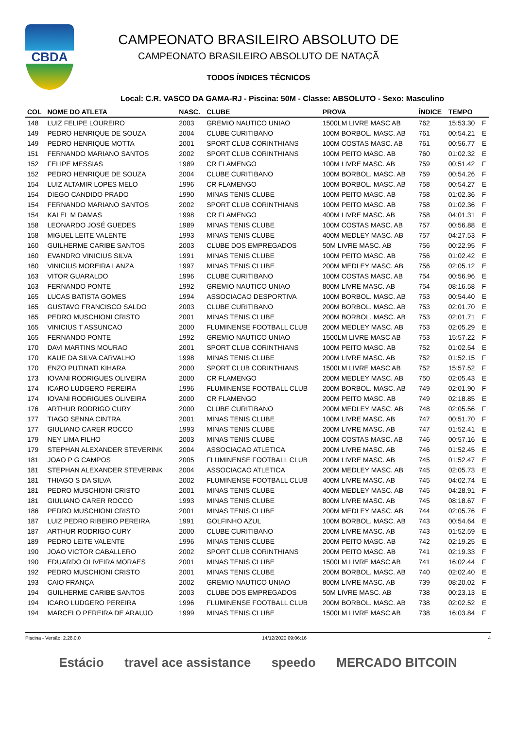CBDA
CAMPEONATO BRASILEIRO ABSOLUTO DE
CAMPEONATO BRASILEIRO ABSOLUTO DE NATAÇÃ
TODOS ÍNDICES TÉCNICOS
Local: C.R. VASCO DA GAMA-RJ - Piscina: 50M - Classe: ABSOLUTO - Sexo: Masculino
| COL | NOME DO ATLETA | NASC. | CLUBE | PROVA | ÍNDICE | TEMPO | |
| --- | --- | --- | --- | --- | --- | --- | --- |
| 148 | LUIZ FELIPE LOUREIRO | 2003 | GREMIO NAUTICO UNIAO | 1500LM LIVRE MASC AB | 762 | 15:53.30 | F |
| 149 | PEDRO HENRIQUE DE SOUZA | 2004 | CLUBE CURITIBANO | 100M BORBOL. MASC. AB | 761 | 00:54.21 | E |
| 149 | PEDRO HENRIQUE MOTTA | 2001 | SPORT CLUB CORINTHIANS | 100M COSTAS MASC. AB | 761 | 00:56.77 | E |
| 151 | FERNANDO MARIANO SANTOS | 2002 | SPORT CLUB CORINTHIANS | 100M PEITO MASC. AB | 760 | 01:02.32 | E |
| 152 | FELIPE MESSIAS | 1989 | CR FLAMENGO | 100M LIVRE MASC. AB | 759 | 00:51.42 | F |
| 152 | PEDRO HENRIQUE DE SOUZA | 2004 | CLUBE CURITIBANO | 100M BORBOL. MASC. AB | 759 | 00:54.26 | F |
| 154 | LUIZ ALTAMIR LOPES MELO | 1996 | CR FLAMENGO | 100M BORBOL. MASC. AB | 758 | 00:54.27 | E |
| 154 | DIEGO CANDIDO PRADO | 1990 | MINAS TENIS CLUBE | 100M PEITO MASC. AB | 758 | 01:02.36 | F |
| 154 | FERNANDO MARIANO SANTOS | 2002 | SPORT CLUB CORINTHIANS | 100M PEITO MASC. AB | 758 | 01:02.36 | F |
| 154 | KALEL M DAMAS | 1998 | CR FLAMENGO | 400M LIVRE MASC. AB | 758 | 04:01.31 | E |
| 158 | LEONARDO JOSÉ GUEDES | 1989 | MINAS TENIS CLUBE | 100M COSTAS MASC. AB | 757 | 00:56.88 | E |
| 158 | MIGUEL LEITE VALENTE | 1993 | MINAS TENIS CLUBE | 400M MEDLEY MASC. AB | 757 | 04:27.53 | F |
| 160 | GUILHERME CARIBE SANTOS | 2003 | CLUBE DOS EMPREGADOS | 50M LIVRE MASC. AB | 756 | 00:22.95 | F |
| 160 | EVANDRO VINICIUS SILVA | 1991 | MINAS TENIS CLUBE | 100M PEITO MASC. AB | 756 | 01:02.42 | E |
| 160 | VINICIUS MOREIRA LANZA | 1997 | MINAS TENIS CLUBE | 200M MEDLEY MASC. AB | 756 | 02:05.12 | E |
| 163 | VITOR GUARALDO | 1996 | CLUBE CURITIBANO | 100M COSTAS MASC. AB | 754 | 00:56.96 | E |
| 163 | FERNANDO PONTE | 1992 | GREMIO NAUTICO UNIAO | 800M LIVRE MASC. AB | 754 | 08:16.58 | F |
| 165 | LUCAS BATISTA GOMES | 1994 | ASSOCIACAO DESPORTIVA | 100M BORBOL. MASC. AB | 753 | 00:54.40 | E |
| 165 | GUSTAVO FRANCISCO SALDO | 2003 | CLUBE CURITIBANO | 200M BORBOL. MASC. AB | 753 | 02:01.70 | E |
| 165 | PEDRO MUSCHIONI CRISTO | 2001 | MINAS TENIS CLUBE | 200M BORBOL. MASC. AB | 753 | 02:01.71 | F |
| 165 | VINICIUS T ASSUNCAO | 2000 | FLUMINENSE FOOTBALL CLUB | 200M MEDLEY MASC. AB | 753 | 02:05.29 | E |
| 165 | FERNANDO PONTE | 1992 | GREMIO NAUTICO UNIAO | 1500LM LIVRE MASC AB | 753 | 15:57.22 | F |
| 170 | DAVI MARTINS MOURAO | 2001 | SPORT CLUB CORINTHIANS | 100M PEITO MASC. AB | 752 | 01:02.54 | E |
| 170 | KAUE DA SILVA CARVALHO | 1998 | MINAS TENIS CLUBE | 200M LIVRE MASC. AB | 752 | 01:52.15 | F |
| 170 | ENZO PUTINATI KIHARA | 2000 | SPORT CLUB CORINTHIANS | 1500LM LIVRE MASC AB | 752 | 15:57.52 | F |
| 173 | IOVANI RODRIGUES OLIVEIRA | 2000 | CR FLAMENGO | 200M MEDLEY MASC. AB | 750 | 02:05.43 | E |
| 174 | ICARO LUDGERO PEREIRA | 1996 | FLUMINENSE FOOTBALL CLUB | 200M BORBOL. MASC. AB | 749 | 02:01.90 | F |
| 174 | IOVANI RODRIGUES OLIVEIRA | 2000 | CR FLAMENGO | 200M PEITO MASC. AB | 749 | 02:18.85 | E |
| 176 | ARTHUR RODRIGO CURY | 2000 | CLUBE CURITIBANO | 200M MEDLEY MASC. AB | 748 | 02:05.56 | F |
| 177 | TIAGO SENNA CINTRA | 2001 | MINAS TENIS CLUBE | 100M LIVRE MASC. AB | 747 | 00:51.70 | F |
| 177 | GIULIANO CARER ROCCO | 1993 | MINAS TENIS CLUBE | 200M LIVRE MASC. AB | 747 | 01:52.41 | E |
| 179 | NEY LIMA FILHO | 2003 | MINAS TENIS CLUBE | 100M COSTAS MASC. AB | 746 | 00:57.16 | E |
| 179 | STEPHAN ALEXANDER STEVERINK | 2004 | ASSOCIACAO ATLETICA | 200M LIVRE MASC. AB | 746 | 01:52.45 | E |
| 181 | JOAO P G CAMPOS | 2005 | FLUMINENSE FOOTBALL CLUB | 200M LIVRE MASC. AB | 745 | 01:52.47 | E |
| 181 | STEPHAN ALEXANDER STEVERINK | 2004 | ASSOCIACAO ATLETICA | 200M MEDLEY MASC. AB | 745 | 02:05.73 | E |
| 181 | THIAGO S DA SILVA | 2002 | FLUMINENSE FOOTBALL CLUB | 400M LIVRE MASC. AB | 745 | 04:02.74 | E |
| 181 | PEDRO MUSCHIONI CRISTO | 2001 | MINAS TENIS CLUBE | 400M MEDLEY MASC. AB | 745 | 04:28.91 | F |
| 181 | GIULIANO CARER ROCCO | 1993 | MINAS TENIS CLUBE | 800M LIVRE MASC. AB | 745 | 08:18.67 | F |
| 186 | PEDRO MUSCHIONI CRISTO | 2001 | MINAS TENIS CLUBE | 200M MEDLEY MASC. AB | 744 | 02:05.76 | E |
| 187 | LUIZ PEDRO RIBEIRO PEREIRA | 1991 | GOLFINHO AZUL | 100M BORBOL. MASC. AB | 743 | 00:54.64 | E |
| 187 | ARTHUR RODRIGO CURY | 2000 | CLUBE CURITIBANO | 200M LIVRE MASC. AB | 743 | 01:52.59 | E |
| 189 | PEDRO LEITE VALENTE | 1996 | MINAS TENIS CLUBE | 200M PEITO MASC. AB | 742 | 02:19.25 | E |
| 190 | JOAO VICTOR CABALLERO | 2002 | SPORT CLUB CORINTHIANS | 200M PEITO MASC. AB | 741 | 02:19.33 | F |
| 190 | EDUARDO OLIVEIRA MORAES | 2001 | MINAS TENIS CLUBE | 1500LM LIVRE MASC AB | 741 | 16:02.44 | F |
| 192 | PEDRO MUSCHIONI CRISTO | 2001 | MINAS TENIS CLUBE | 200M BORBOL. MASC. AB | 740 | 02:02.40 | E |
| 193 | CAIO FRANÇA | 2002 | GREMIO NAUTICO UNIAO | 800M LIVRE MASC. AB | 739 | 08:20.02 | F |
| 194 | GUILHERME CARIBE SANTOS | 2003 | CLUBE DOS EMPREGADOS | 50M LIVRE MASC. AB | 738 | 00:23.13 | E |
| 194 | ICARO LUDGERO PEREIRA | 1996 | FLUMINENSE FOOTBALL CLUB | 200M BORBOL. MASC. AB | 738 | 02:02.52 | E |
| 194 | MARCELO PEREIRA DE ARAUJO | 1999 | MINAS TENIS CLUBE | 1500LM LIVRE MASC AB | 738 | 16:03.84 | F |
Piscina - Versão: 2.28.0.0 14/12/2020 09:06:16 4
Estácio travel ace assistance speedo MERCADO BITCOIN